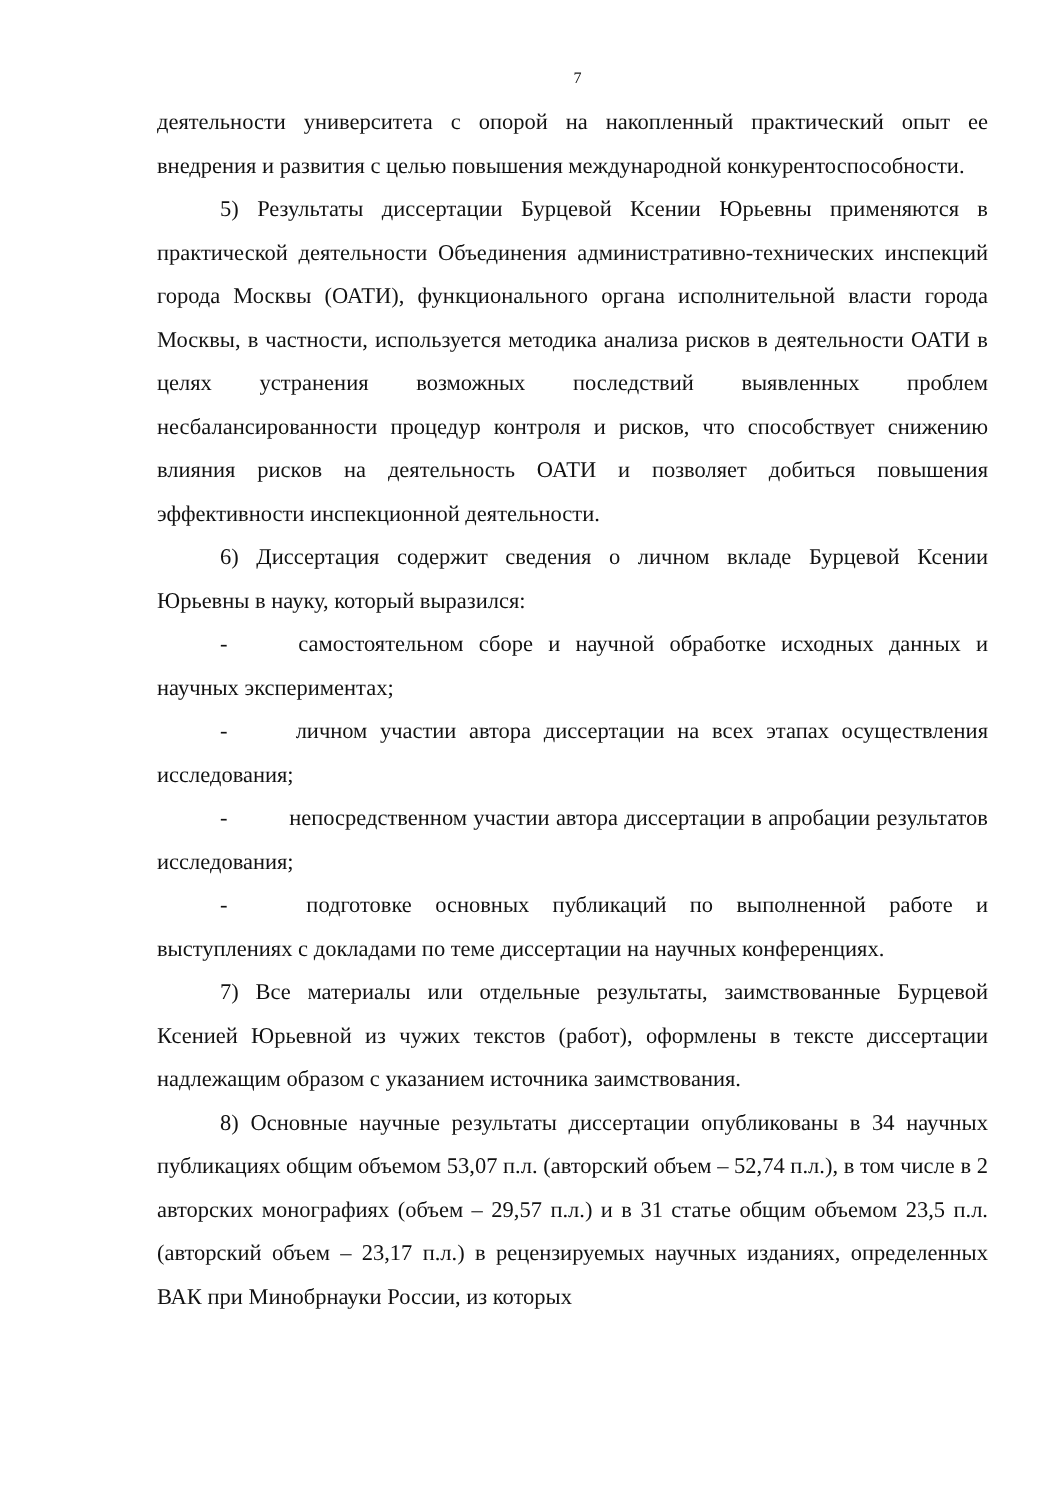7
деятельности университета с опорой на накопленный практический опыт ее внедрения и развития с целью повышения международной конкурентоспособности.
5) Результаты диссертации Бурцевой Ксении Юрьевны применяются в практической деятельности Объединения административно-технических инспекций города Москвы (ОАТИ), функционального органа исполнительной власти города Москвы, в частности, используется методика анализа рисков в деятельности ОАТИ в целях устранения возможных последствий выявленных проблем несбалансированности процедур контроля и рисков, что способствует снижению влияния рисков на деятельность ОАТИ и позволяет добиться повышения эффективности инспекционной деятельности.
6) Диссертация содержит сведения о личном вкладе Бурцевой Ксении Юрьевны в науку, который выразился:
- самостоятельном сборе и научной обработке исходных данных и научных экспериментах;
- личном участии автора диссертации на всех этапах осуществления исследования;
- непосредственном участии автора диссертации в апробации результатов исследования;
- подготовке основных публикаций по выполненной работе и выступлениях с докладами по теме диссертации на научных конференциях.
7) Все материалы или отдельные результаты, заимствованные Бурцевой Ксенией Юрьевной из чужих текстов (работ), оформлены в тексте диссертации надлежащим образом с указанием источника заимствования.
8) Основные научные результаты диссертации опубликованы в 34 научных публикациях общим объемом 53,07 п.л. (авторский объем – 52,74 п.л.), в том числе в 2 авторских монографиях (объем – 29,57 п.л.) и в 31 статье общим объемом 23,5 п.л. (авторский объем – 23,17 п.л.) в рецензируемых научных изданиях, определенных ВАК при Минобрнауки России, из которых